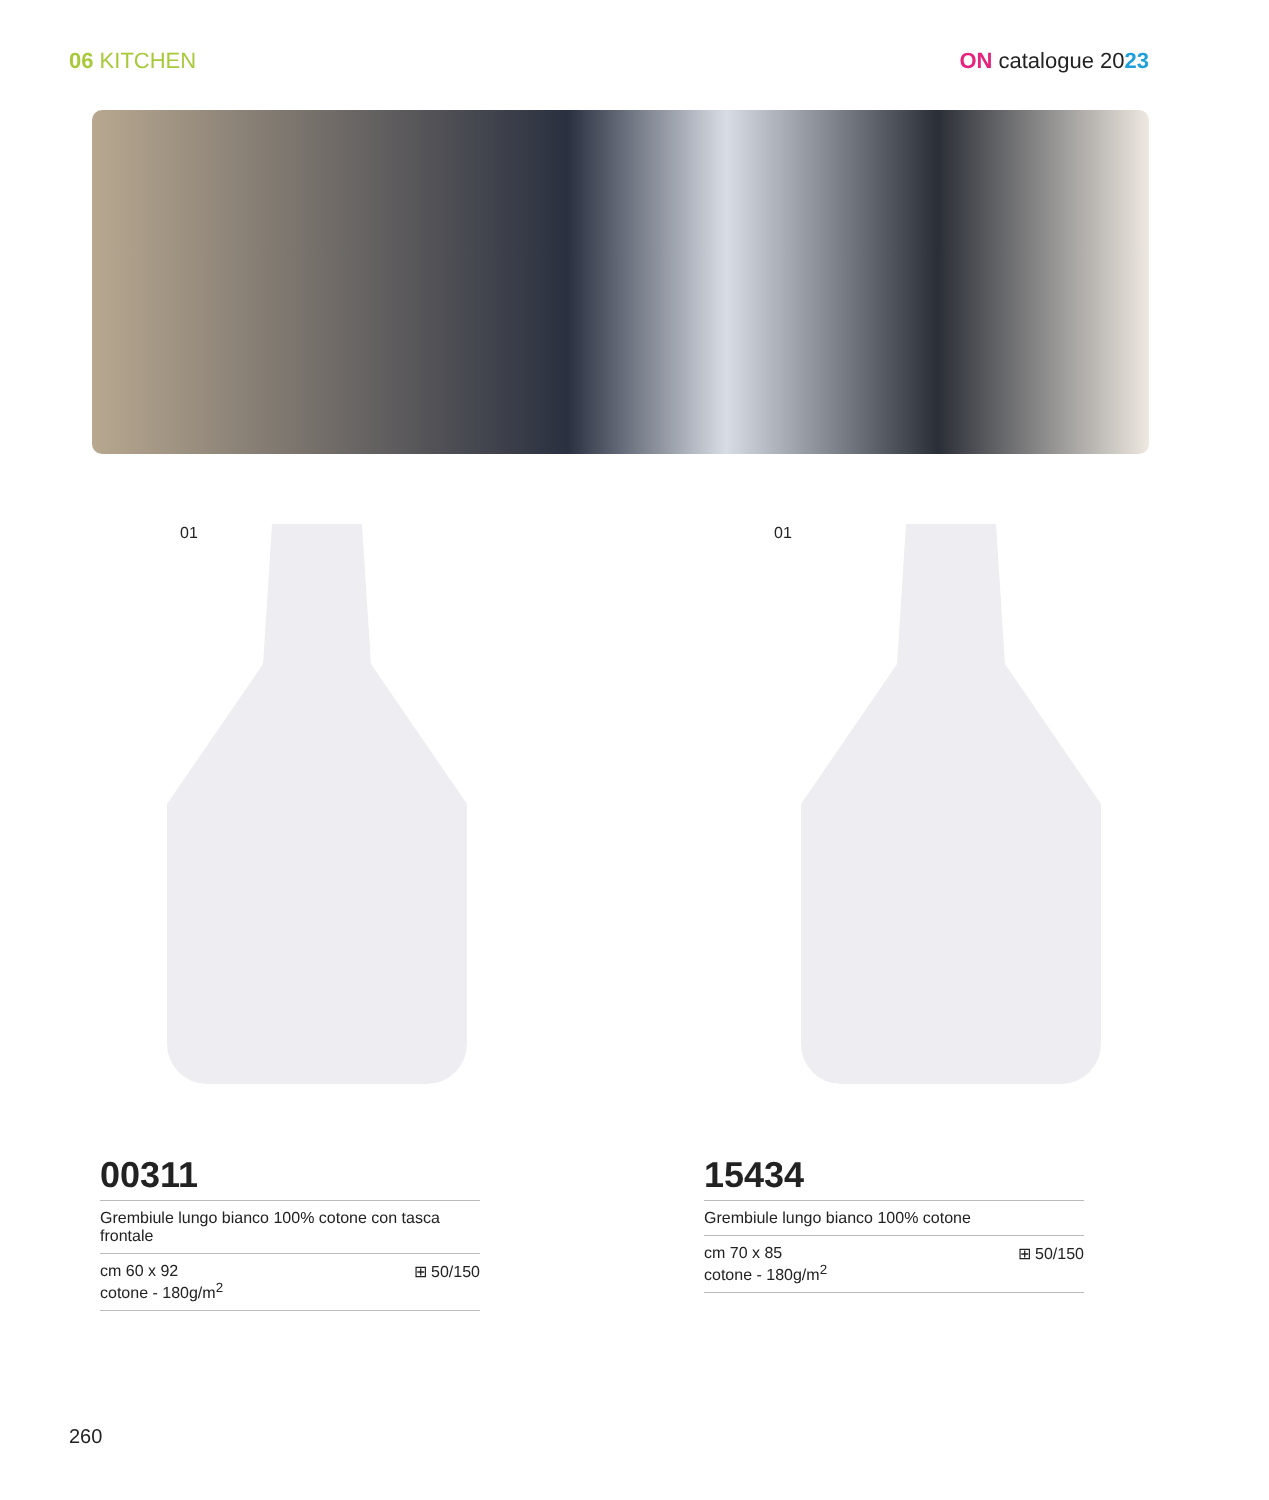06 KITCHEN ON catalogue 2023
01
00311
Grembiule lungo bianco 100% cotone con tasca frontale
cm 60 x 92
cotone - 180g/m<sup>2</sup>
⊞ 50/150
01
15434
Grembiule lungo bianco 100% cotone
cm 70 x 85
cotone - 180g/m<sup>2</sup>
⊞ 50/150
260